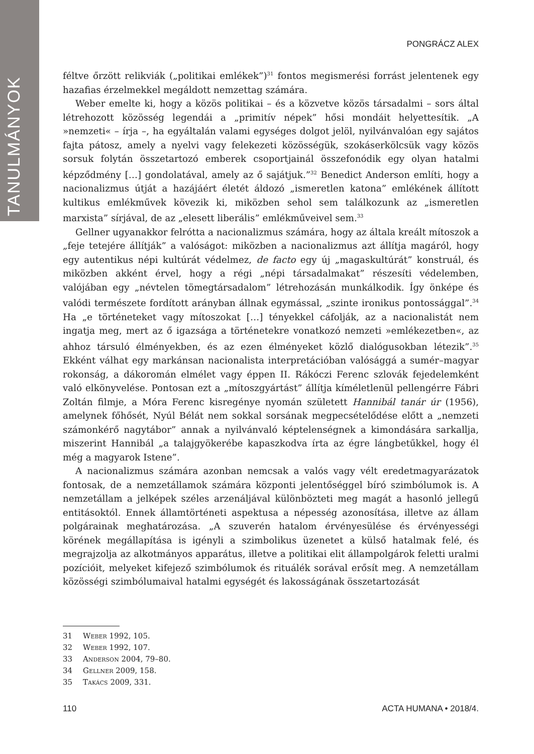TANULMÁNYOK
PONGRÁCZ ALEX
féltve őrzött relikviák („politikai emlékek”)<sup>31</sup> fontos megismerési forrást jelentenek egy hazafias érzelmekkel megáldott nemzettag számára.
Weber emelte ki, hogy a közös politikai – és a közvetve közös társadalmi – sors által létrehozott közösség legendái a „primitív népek” hősi mondáit helyettesítik. „A »nemzeti« – írja –, ha egyáltalán valami egységes dolgot jelöl, nyilvánvalóan egy sajátos fajta pátosz, amely a nyelvi vagy felekezeti közösségük, szokáserkölcsük vagy közös sorsuk folytán összetartozó emberek csoportjainál összefonódik egy olyan hatalmi képződmény […] gondolatával, amely az ő sajátjuk.”<sup>32</sup> Benedict Anderson említi, hogy a nacionalizmus útját a hazájáért életét áldozó „ismeretlen katona” emlékének állított kultikus emlékművek kövezik ki, miközben sehol sem találkozunk az „ismeretlen marxista” sírjával, de az „elesett liberális” emlékműveivel sem.<sup>33</sup>
Gellner ugyanakkor felrótta a nacionalizmus számára, hogy az általa kreált mítoszok a „feje tetejére állítják” a valóságot: miközben a nacionalizmus azt állítja magáról, hogy egy autentikus népi kultúrát védelmez, de facto egy új „magaskultúrát” konstruál, és miközben akként érvel, hogy a régi „népi társadalmakat” részesíti védelemben, valójában egy „névtelen tömegtársadalom” létrehozásán munkálkodik. Így önképe és valódi természete fordított arányban állnak egymással, „szinte ironikus pontossággal”.<sup>34</sup> Ha „e történeteket vagy mítoszokat […] tényekkel cáfolják, az a nacionalistát nem ingatja meg, mert az ő igazsága a történetekre vonatkozó nemzeti »emlékezetben«, az ahhoz társuló élményekben, és az ezen élményeket közlő dialógusokban létezik”.<sup>35</sup> Ekként válhat egy markánsan nacionalista interpretációban valósággá a sumér–magyar rokonság, a dákoromán elmélet vagy éppen II. Rákóczi Ferenc szlovák fejedelemként való elkönyvelése. Pontosan ezt a „mítoszgyártást” állítja kíméletlenül pellengérre Fábri Zoltán filmje, a Móra Ferenc kisregénye nyomán született Hannibál tanár úr (1956), amelynek főhősét, Nyúl Bélát nem sokkal sorsának megpecsételődése előtt a „nemzeti számonkérő nagytábor” annak a nyilvánvaló képtelenségnek a kimondására sarkallja, miszerint Hannibál „a talajgyökerébe kapaszkodva írta az égre lángbetűkkel, hogy él még a magyarok Istene”.
A nacionalizmus számára azonban nemcsak a valós vagy vélt eredetmagyarázatok fontosak, de a nemzetállamok számára központi jelentőséggel bíró szimbólumok is. A nemzetállam a jelképek széles arzenáljával különbözteti meg magát a hasonló jellegű entitásoktól. Ennek államtörténeti aspektusa a népesség azonosítása, illetve az állam polgárainak meghatározása. „A szuverén hatalom érvényesülése és érvényességi körének megállapítása is igényli a szimbolikus üzenetet a külső hatalmak felé, és megrajzolja az alkotmányos apparátus, illetve a politikai elit állampolgárok feletti uralmi pozícióit, melyeket kifejező szimbólumok és rituálék sorával erősít meg. A nemzetállam közösségi szimbólumaival hatalmi egységét és lakosságának összetartozását
31 Weber 1992, 105.
32 Weber 1992, 107.
33 Anderson 2004, 79–80.
34 Gellner 2009, 158.
35 Takács 2009, 331.
110 ACTA HUMANA • 2018/4.